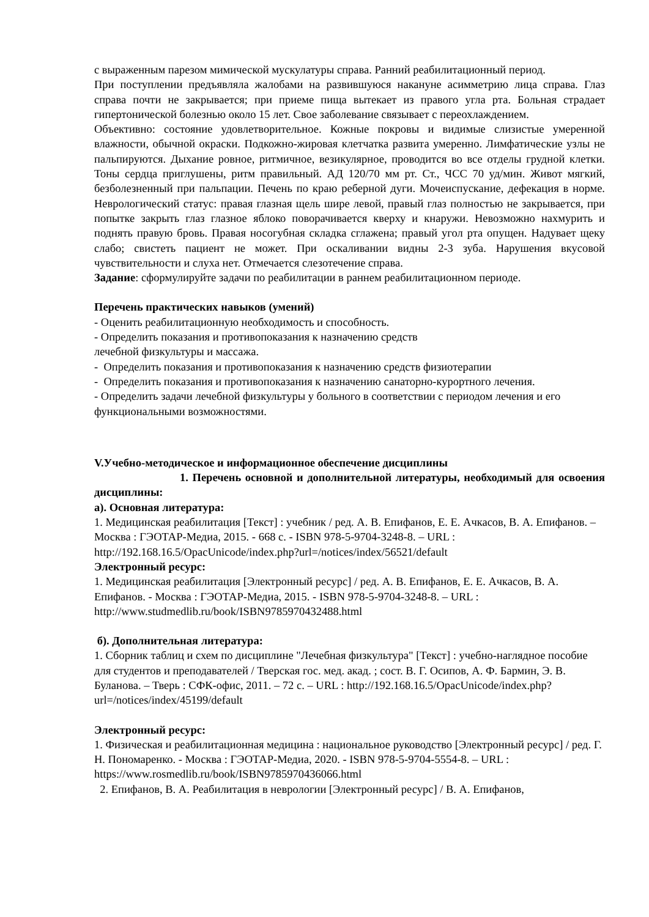с выраженным парезом мимической мускулатуры справа. Ранний реабилитационный период.
При поступлении предъявляла жалобами на развившуюся накануне асимметрию лица справа. Глаз справа почти не закрывается; при приеме пища вытекает из правого угла рта. Больная страдает гипертонической болезнью около 15 лет. Свое заболевание связывает с переохлаждением.
Объективно: состояние удовлетворительное. Кожные покровы и видимые слизистые умеренной влажности, обычной окраски. Подкожно-жировая клетчатка развита умеренно. Лимфатические узлы не пальпируются. Дыхание ровное, ритмичное, везикулярное, проводится во все отделы грудной клетки. Тоны сердца приглушены, ритм правильный. АД 120/70 мм рт. Ст., ЧСС 70 уд/мин. Живот мягкий, безболезненный при пальпации. Печень по краю реберной дуги. Мочеиспускание, дефекация в норме. Неврологический статус: правая глазная щель шире левой, правый глаз полностью не закрывается, при попытке закрыть глаз глазное яблоко поворачивается кверху и кнаружи. Невозможно нахмурить и поднять правую бровь. Правая носогубная складка сглажена; правый угол рта опущен. Надувает щеку слабо; свистеть пациент не может. При оскаливании видны 2-3 зуба. Нарушения вкусовой чувствительности и слуха нет. Отмечается слезотечение справа.
Задание: сформулируйте задачи по реабилитации в раннем реабилитационном периоде.
Перечень практических навыков (умений)
- Оценить реабилитационную необходимость и способность.
- Определить показания и противопоказания к назначению средств
лечебной физкультуры и массажа.
- Определить показания и противопоказания к назначению средств физиотерапии
- Определить показания и противопоказания к назначению санаторно-курортного лечения.
- Определить задачи лечебной физкультуры у больного в соответствии с периодом лечения и его функциональными возможностями.
V.Учебно-методическое и информационное обеспечение дисциплины
1. Перечень основной и дополнительной литературы, необходимый для освоения дисциплины:
а). Основная литература:
1. Медицинская реабилитация [Текст] : учебник / ред. А. В. Епифанов, Е. Е. Ачкасов, В. А. Епифанов. – Москва : ГЭОТАР-Медиа, 2015. - 668 с. - ISBN 978-5-9704-3248-8. – URL : http://192.168.16.5/OpacUnicode/index.php?url=/notices/index/56521/default
Электронный ресурс:
1. Медицинская реабилитация [Электронный ресурс] / ред. А. В. Епифанов, Е. Е. Ачкасов, В. А. Епифанов. - Москва : ГЭОТАР-Медиа, 2015. - ISBN 978-5-9704-3248-8. – URL : http://www.studmedlib.ru/book/ISBN9785970432488.html
б). Дополнительная литература:
1. Сборник таблиц и схем по дисциплине "Лечебная физкультура" [Текст] : учебно-наглядное пособие для студентов и преподавателей / Тверская гос. мед. акад. ; сост. В. Г. Осипов, А. Ф. Бармин, Э. В. Буланова. – Тверь : СФК-офис, 2011. – 72 с. – URL : http://192.168.16.5/OpacUnicode/index.php?url=/notices/index/45199/default
Электронный ресурс:
1. Физическая и реабилитационная медицина : национальное руководство [Электронный ресурс] / ред. Г. Н. Пономаренко. - Москва : ГЭОТАР-Медиа, 2020. - ISBN 978-5-9704-5554-8. – URL : https://www.rosmedlib.ru/book/ISBN9785970436066.html
2. Епифанов, В. А. Реабилитация в неврологии [Электронный ресурс] / В. А. Епифанов,